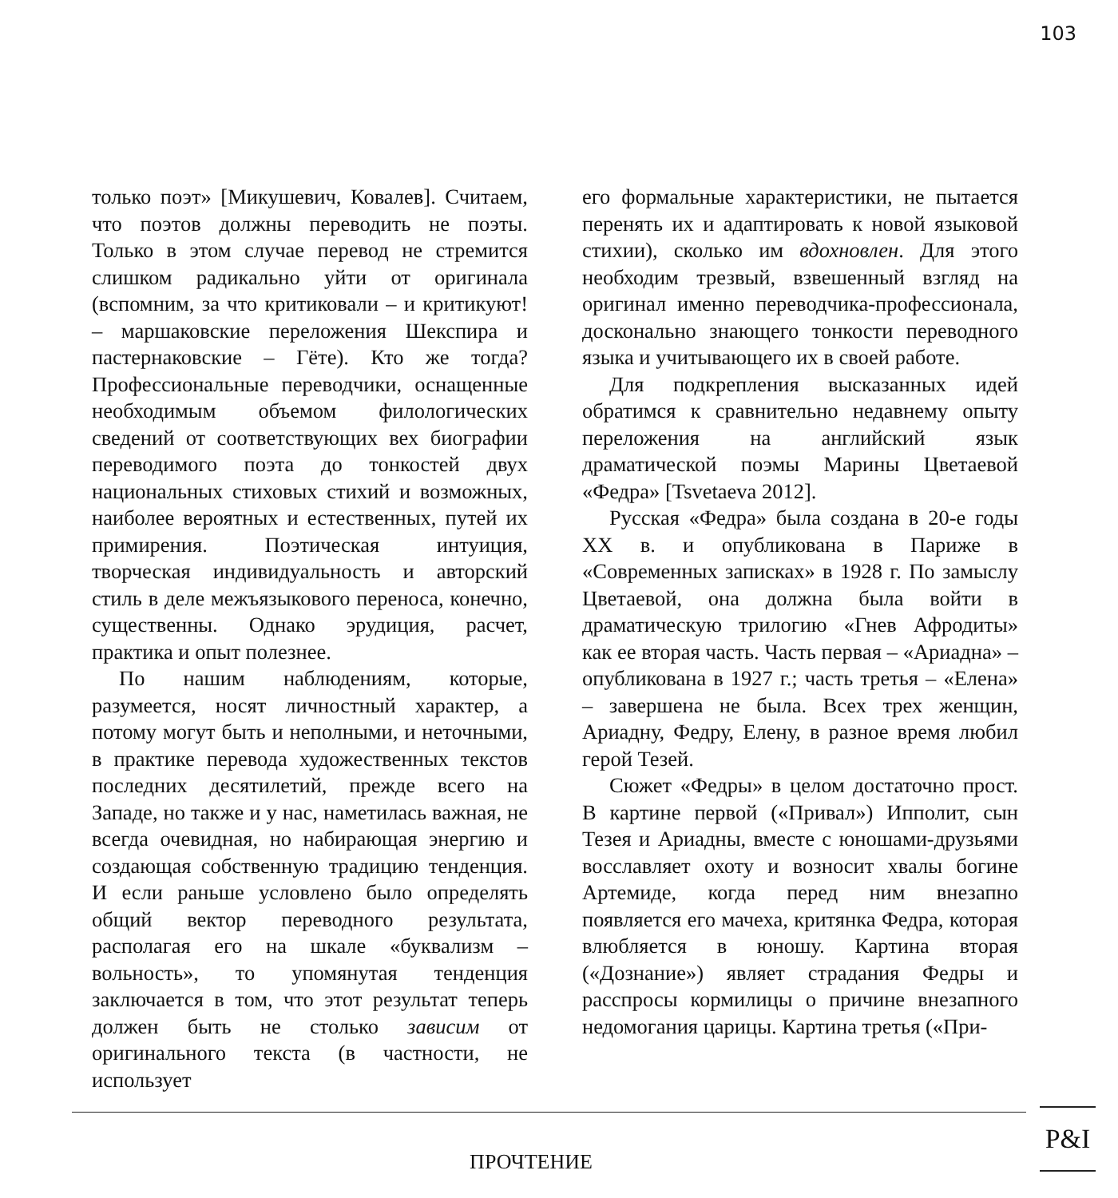103
только поэт» [Микушевич, Ковалев]. Считаем, что поэтов должны переводить не поэты. Только в этом случае перевод не стремится слишком радикально уйти от оригинала (вспомним, за что критиковали – и критикуют! – маршаковские переложения Шекспира и пастернаковские – Гёте). Кто же тогда? Профессиональные переводчики, оснащенные необходимым объемом филологических сведений от соответствующих вех биографии переводимого поэта до тонкостей двух национальных стиховых стихий и возможных, наиболее вероятных и естественных, путей их примирения. Поэтическая интуиция, творческая индивидуальность и авторский стиль в деле межъязыкового переноса, конечно, существенны. Однако эрудиция, расчет, практика и опыт полезнее.
По нашим наблюдениям, которые, разумеется, носят личностный характер, а потому могут быть и неполными, и неточными, в практике перевода художественных текстов последних десятилетий, прежде всего на Западе, но также и у нас, наметилась важная, не всегда очевидная, но набирающая энергию и создающая собственную традицию тенденция. И если раньше условлено было определять общий вектор переводного результата, располагая его на шкале «буквализм – вольность», то упомянутая тенденция заключается в том, что этот результат теперь должен быть не столько зависим от оригинального текста (в частности, не использует
его формальные характеристики, не пытается перенять их и адаптировать к новой языковой стихии), сколько им вдохновлен. Для этого необходим трезвый, взвешенный взгляд на оригинал именно переводчика-профессионала, досконально знающего тонкости переводного языка и учитывающего их в своей работе.
Для подкрепления высказанных идей обратимся к сравнительно недавнему опыту переложения на английский язык драматической поэмы Марины Цветаевой «Федра» [Tsvetaeva 2012].
Русская «Федра» была создана в 20-е годы XX в. и опубликована в Париже в «Современных записках» в 1928 г. По замыслу Цветаевой, она должна была войти в драматическую трилогию «Гнев Афродиты» как ее вторая часть. Часть первая – «Ариадна» – опубликована в 1927 г.; часть третья – «Елена» – завершена не была. Всех трех женщин, Ариадну, Федру, Елену, в разное время любил герой Тезей.
Сюжет «Федры» в целом достаточно прост. В картине первой («Привал») Ипполит, сын Тезея и Ариадны, вместе с юношами-друзьями восславляет охоту и возносит хвалы богине Артемиде, когда перед ним внезапно появляется его мачеха, критянка Федра, которая влюбляется в юношу. Картина вторая («Дознание») являет страдания Федры и расспросы кормилицы о причине внезапного недомогания царицы. Картина третья («При-
ПРОЧТЕНИЕ
P&I